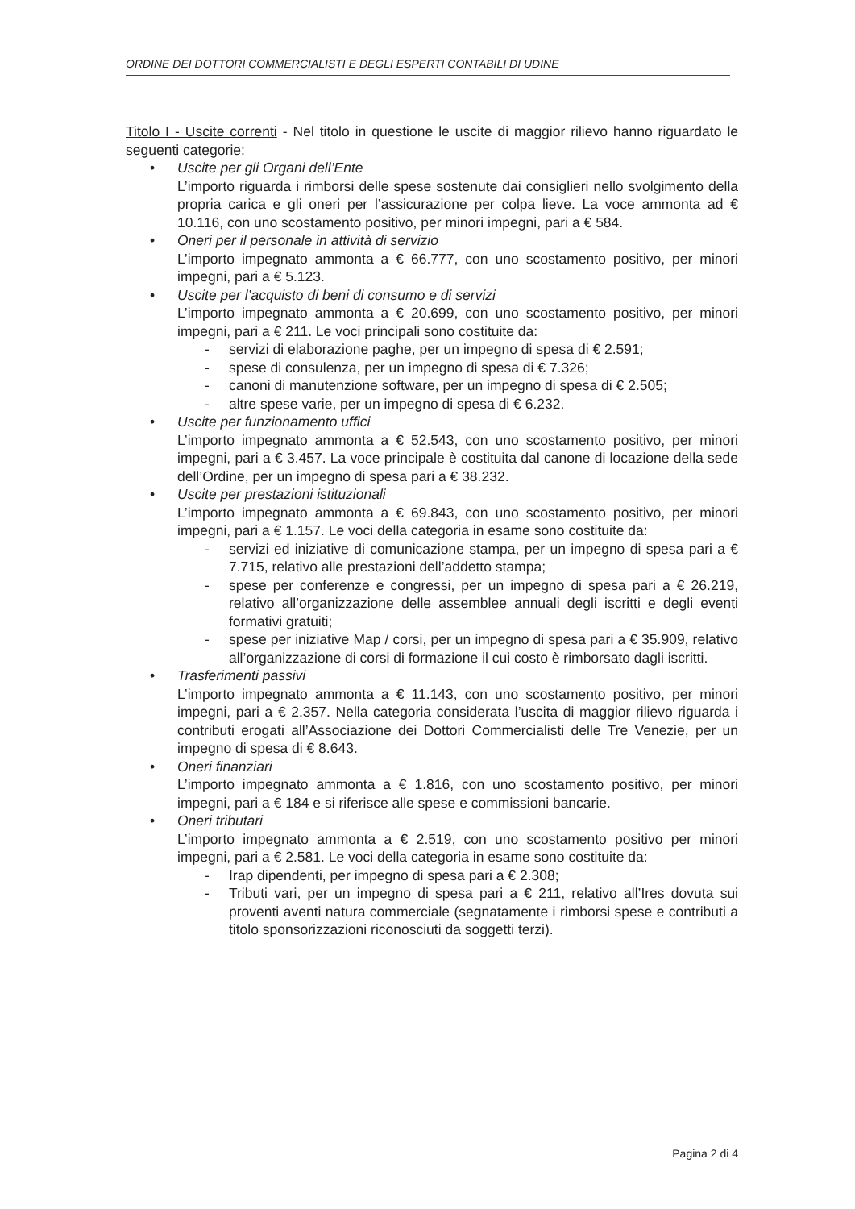ORDINE DEI DOTTORI COMMERCIALISTI E DEGLI ESPERTI CONTABILI DI UDINE
Titolo I - Uscite correnti - Nel titolo in questione le uscite di maggior rilievo hanno riguardato le seguenti categorie:
• Uscite per gli Organi dell’Ente
L’importo riguarda i rimborsi delle spese sostenute dai consiglieri nello svolgimento della propria carica e gli oneri per l’assicurazione per colpa lieve. La voce ammonta ad € 10.116, con uno scostamento positivo, per minori impegni, pari a € 584.
• Oneri per il personale in attività di servizio
L’importo impegnato ammonta a € 66.777, con uno scostamento positivo, per minori impegni, pari a € 5.123.
• Uscite per l’acquisto di beni di consumo e di servizi
L’importo impegnato ammonta a € 20.699, con uno scostamento positivo, per minori impegni, pari a € 211. Le voci principali sono costituite da:
- servizi di elaborazione paghe, per un impegno di spesa di € 2.591;
- spese di consulenza, per un impegno di spesa di € 7.326;
- canoni di manutenzione software, per un impegno di spesa di € 2.505;
- altre spese varie, per un impegno di spesa di € 6.232.
• Uscite per funzionamento uffici
L’importo impegnato ammonta a € 52.543, con uno scostamento positivo, per minori impegni, pari a € 3.457. La voce principale è costituita dal canone di locazione della sede dell’Ordine, per un impegno di spesa pari a € 38.232.
• Uscite per prestazioni istituzionali
L’importo impegnato ammonta a € 69.843, con uno scostamento positivo, per minori impegni, pari a € 1.157. Le voci della categoria in esame sono costituite da:
- servizi ed iniziative di comunicazione stampa, per un impegno di spesa pari a € 7.715, relativo alle prestazioni dell’addetto stampa;
- spese per conferenze e congressi, per un impegno di spesa pari a € 26.219, relativo all’organizzazione delle assemblee annuali degli iscritti e degli eventi formativi gratuiti;
- spese per iniziative Map / corsi, per un impegno di spesa pari a € 35.909, relativo all’organizzazione di corsi di formazione il cui costo è rimborsato dagli iscritti.
• Trasferimenti passivi
L’importo impegnato ammonta a € 11.143, con uno scostamento positivo, per minori impegni, pari a € 2.357. Nella categoria considerata l’uscita di maggior rilievo riguarda i contributi erogati all’Associazione dei Dottori Commercialisti delle Tre Venezie, per un impegno di spesa di € 8.643.
• Oneri finanziari
L’importo impegnato ammonta a € 1.816, con uno scostamento positivo, per minori impegni, pari a € 184 e si riferisce alle spese e commissioni bancarie.
• Oneri tributari
L’importo impegnato ammonta a € 2.519, con uno scostamento positivo per minori impegni, pari a € 2.581. Le voci della categoria in esame sono costituite da:
- Irap dipendenti, per impegno di spesa pari a € 2.308;
- Tributi vari, per un impegno di spesa pari a € 211, relativo all’Ires dovuta sui proventi aventi natura commerciale (segnatamente i rimborsi spese e contributi a titolo sponsorizzazioni riconosciuti da soggetti terzi).
Pagina 2 di 4